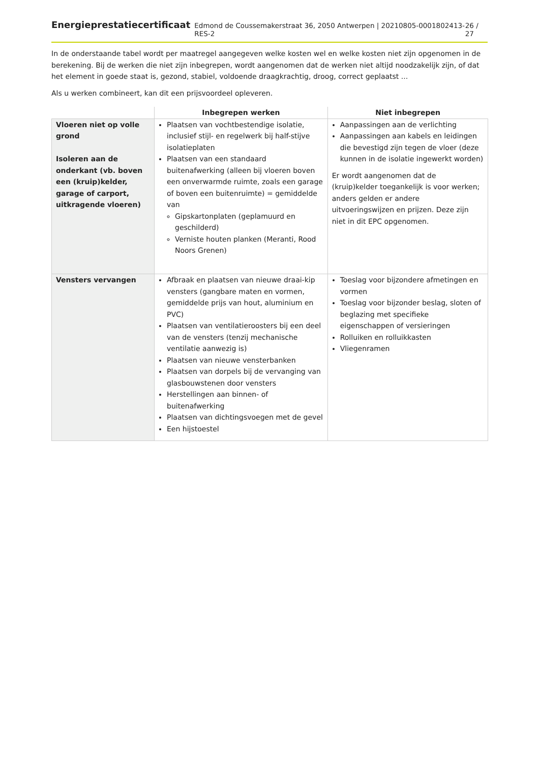Energieprestatiecertificaat Edmond de Coussemakerstraat 36, 2050 Antwerpen | 20210805-0001802413-RES-2 26 / 27
In de onderstaande tabel wordt per maatregel aangegeven welke kosten wel en welke kosten niet zijn opgenomen in de berekening. Bij de werken die niet zijn inbegrepen, wordt aangenomen dat de werken niet altijd noodzakelijk zijn, of dat het element in goede staat is, gezond, stabiel, voldoende draagkrachtig, droog, correct geplaatst ...
Als u werken combineert, kan dit een prijsvoordeel opleveren.
| | Inbegrepen werken | Niet inbegrepen |
| --- | --- | --- |
| Vloeren niet op volle grond Isoleren aan de onderkant (vb. boven een (kruip)kelder, garage of carport, uitkragende vloeren) | Plaatsen van vochtbestendige isolatie, inclusief stijl- en regelwerk bij half-stijve isolatieplaten Plaatsen van een standaard buitenafwerking (alleen bij vloeren boven een onverwarmde ruimte, zoals een garage of boven een buitenruimte) = gemiddelde van Gipskartonplaten (geplamuurd en geschilderd) Verniste houten planken (Meranti, Rood Noors Grenen) | Aanpassingen aan de verlichting Aanpassingen aan kabels en leidingen die bevestigd zijn tegen de vloer (deze kunnen in de isolatie ingewerkt worden) Er wordt aangenomen dat de (kruip)kelder toegankelijk is voor werken; anders gelden er andere uitvoeringswijzen en prijzen. Deze zijn niet in dit EPC opgenomen. |
| Vensters vervangen | Afbraak en plaatsen van nieuwe draai-kip vensters (gangbare maten en vormen, gemiddelde prijs van hout, aluminium en PVC) Plaatsen van ventilatieroosters bij een deel van de vensters (tenzij mechanische ventilatie aanwezig is) Plaatsen van nieuwe vensterbanken Plaatsen van dorpels bij de vervanging van glasbouwstenen door vensters Herstellingen aan binnen- of buitenafwerking Plaatsen van dichtingsvoegen met de gevel Een hijstoestel | Toeslag voor bijzondere afmetingen en vormen Toeslag voor bijzonder beslag, sloten of beglazing met specifieke eigenschappen of versieringen Rolluiken en rolluikkasten Vliegenramen |